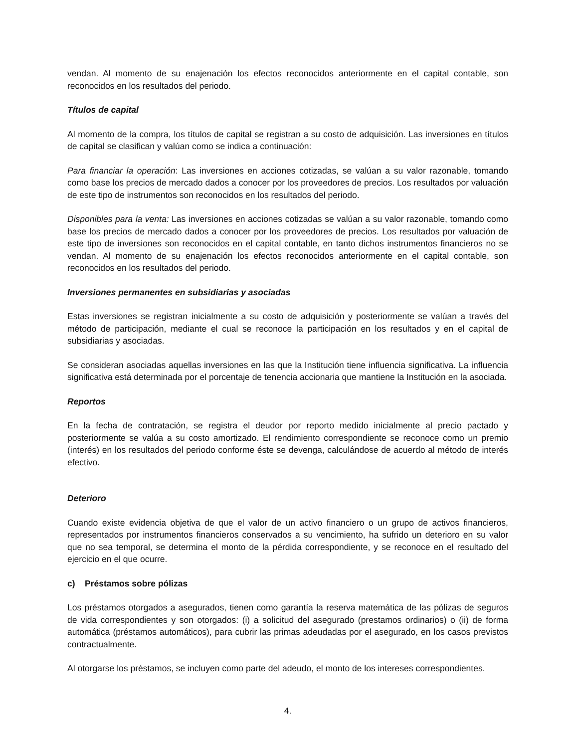vendan. Al momento de su enajenación los efectos reconocidos anteriormente en el capital contable, son reconocidos en los resultados del periodo.
Títulos de capital
Al momento de la compra, los títulos de capital se registran a su costo de adquisición. Las inversiones en títulos de capital se clasifican y valúan como se indica a continuación:
Para financiar la operación: Las inversiones en acciones cotizadas, se valúan a su valor razonable, tomando como base los precios de mercado dados a conocer por los proveedores de precios. Los resultados por valuación de este tipo de instrumentos son reconocidos en los resultados del periodo.
Disponibles para la venta: Las inversiones en acciones cotizadas se valúan a su valor razonable, tomando como base los precios de mercado dados a conocer por los proveedores de precios. Los resultados por valuación de este tipo de inversiones son reconocidos en el capital contable, en tanto dichos instrumentos financieros no se vendan. Al momento de su enajenación los efectos reconocidos anteriormente en el capital contable, son reconocidos en los resultados del periodo.
Inversiones permanentes en subsidiarias y asociadas
Estas inversiones se registran inicialmente a su costo de adquisición y posteriormente se valúan a través del método de participación, mediante el cual se reconoce la participación en los resultados y en el capital de subsidiarias y asociadas.
Se consideran asociadas aquellas inversiones en las que la Institución tiene influencia significativa. La influencia significativa está determinada por el porcentaje de tenencia accionaria que mantiene la Institución en la asociada.
Reportos
En la fecha de contratación, se registra el deudor por reporto medido inicialmente al precio pactado y posteriormente se valúa a su costo amortizado. El rendimiento correspondiente se reconoce como un premio (interés) en los resultados del periodo conforme éste se devenga, calculándose de acuerdo al método de interés efectivo.
Deterioro
Cuando existe evidencia objetiva de que el valor de un activo financiero o un grupo de activos financieros, representados por instrumentos financieros conservados a su vencimiento, ha sufrido un deterioro en su valor que no sea temporal, se determina el monto de la pérdida correspondiente, y se reconoce en el resultado del ejercicio en el que ocurre.
c) Préstamos sobre pólizas
Los préstamos otorgados a asegurados, tienen como garantía la reserva matemática de las pólizas de seguros de vida correspondientes y son otorgados: (i) a solicitud del asegurado (prestamos ordinarios) o (ii) de forma automática (préstamos automáticos), para cubrir las primas adeudadas por el asegurado, en los casos previstos contractualmente.
Al otorgarse los préstamos, se incluyen como parte del adeudo, el monto de los intereses correspondientes.
4.